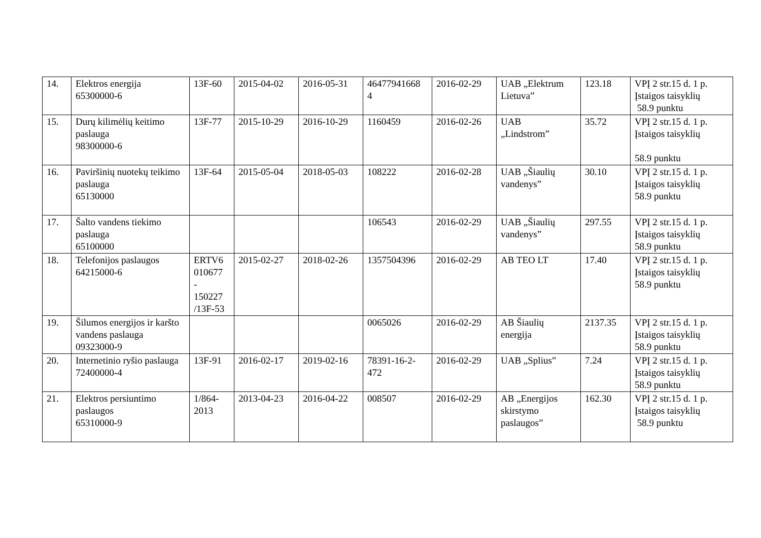| 14. | Elektros energija 65300000-6 | 13F-60 | 2015-04-02 | 2016-05-31 | 46477941668 4 | 2016-02-29 | UAB „Elektrum Lietuva” | 123.18 | VPĮ 2 str.15 d. 1 p. Įstaigos taisyklių 58.9 punktu |
| 15. | Durų kilimėlių keitimo paslauga 98300000-6 | 13F-77 | 2015-10-29 | 2016-10-29 | 1160459 | 2016-02-26 | UAB „Lindstrom” | 35.72 | VPĮ 2 str.15 d. 1 p. Įstaigos taisyklių 58.9 punktu |
| 16. | Paviršinių nuotekų teikimo paslauga 65130000 | 13F-64 | 2015-05-04 | 2018-05-03 | 108222 | 2016-02-28 | UAB „Šiaulių vandenys” | 30.10 | VPĮ 2 str.15 d. 1 p. Įstaigos taisyklių 58.9 punktu |
| 17. | Šalto vandens tiekimo paslauga 65100000 | | | | 106543 | 2016-02-29 | UAB „Šiaulių vandenys” | 297.55 | VPĮ 2 str.15 d. 1 p. Įstaigos taisyklių 58.9 punktu |
| 18. | Telefonijos paslaugos 64215000-6 | ERTV6 010677 - 150227 /13F-53 | 2015-02-27 | 2018-02-26 | 1357504396 | 2016-02-29 | AB TEO LT | 17.40 | VPĮ 2 str.15 d. 1 p. Įstaigos taisyklių 58.9 punktu |
| 19. | Šilumos energijos ir karšto vandens paslauga 09323000-9 | | | | 0065026 | 2016-02-29 | AB Šiaulių energija | 2137.35 | VPĮ 2 str.15 d. 1 p. Įstaigos taisyklių 58.9 punktu |
| 20. | Internetinio ryšio paslauga 72400000-4 | 13F-91 | 2016-02-17 | 2019-02-16 | 78391-16-2-472 | 2016-02-29 | UAB „Splius” | 7.24 | VPĮ 2 str.15 d. 1 p. Įstaigos taisyklių 58.9 punktu |
| 21. | Elektros persiuntimo paslaugos 65310000-9 | 1/864-2013 | 2013-04-23 | 2016-04-22 | 008507 | 2016-02-29 | AB „Energijos skirstymo paslaugos” | 162.30 | VPĮ 2 str.15 d. 1 p. Įstaigos taisyklių 58.9 punktu |